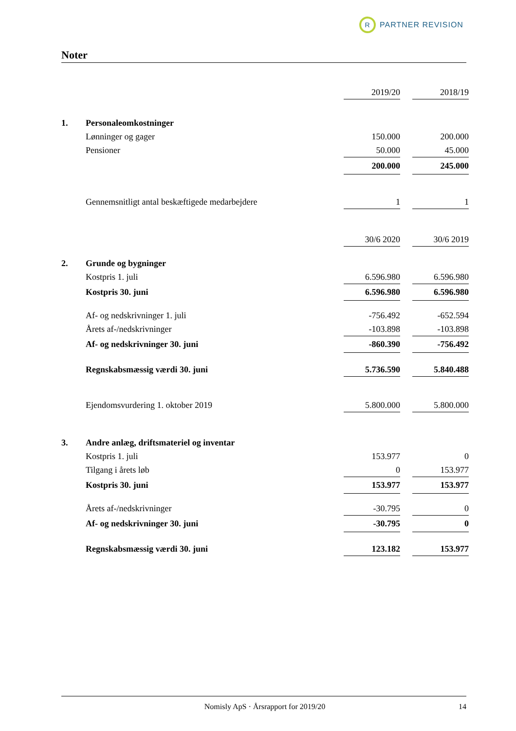R
PARTNER REVISION
Noter
| | | 2019/20 | | 2018/19 |
| 1. | Personaleomkostninger | | | |
| | Lønninger og gager | 150.000 | | 200.000 |
| | Pensioner | 50.000 | | 45.000 |
| | | 200.000 | | 245.000 |
| | Gennemsnitligt antal beskæftigede medarbejdere | 1 | | 1 |
| | | 30/6 2020 | | 30/6 2019 |
| 2. | Grunde og bygninger | | | |
| | Kostpris 1. juli | 6.596.980 | | 6.596.980 |
| | Kostpris 30. juni | 6.596.980 | | 6.596.980 |
| | Af- og nedskrivninger 1. juli | -756.492 | | -652.594 |
| | Årets af-/nedskrivninger | -103.898 | | -103.898 |
| | Af- og nedskrivninger 30. juni | -860.390 | | -756.492 |
| | Regnskabsmæssig værdi 30. juni | 5.736.590 | | 5.840.488 |
| | Ejendomsvurdering 1. oktober 2019 | 5.800.000 | | 5.800.000 |
| 3. | Andre anlæg, driftsmateriel og inventar | | | |
| | Kostpris 1. juli | 153.977 | | 0 |
| | Tilgang i årets løb | 0 | | 153.977 |
| | Kostpris 30. juni | 153.977 | | 153.977 |
| | Årets af-/nedskrivninger | -30.795 | | 0 |
| | Af- og nedskrivninger 30. juni | -30.795 | | 0 |
| | Regnskabsmæssig værdi 30. juni | 123.182 | | 153.977 |
Nomisly ApS · Årsrapport for 2019/20 14